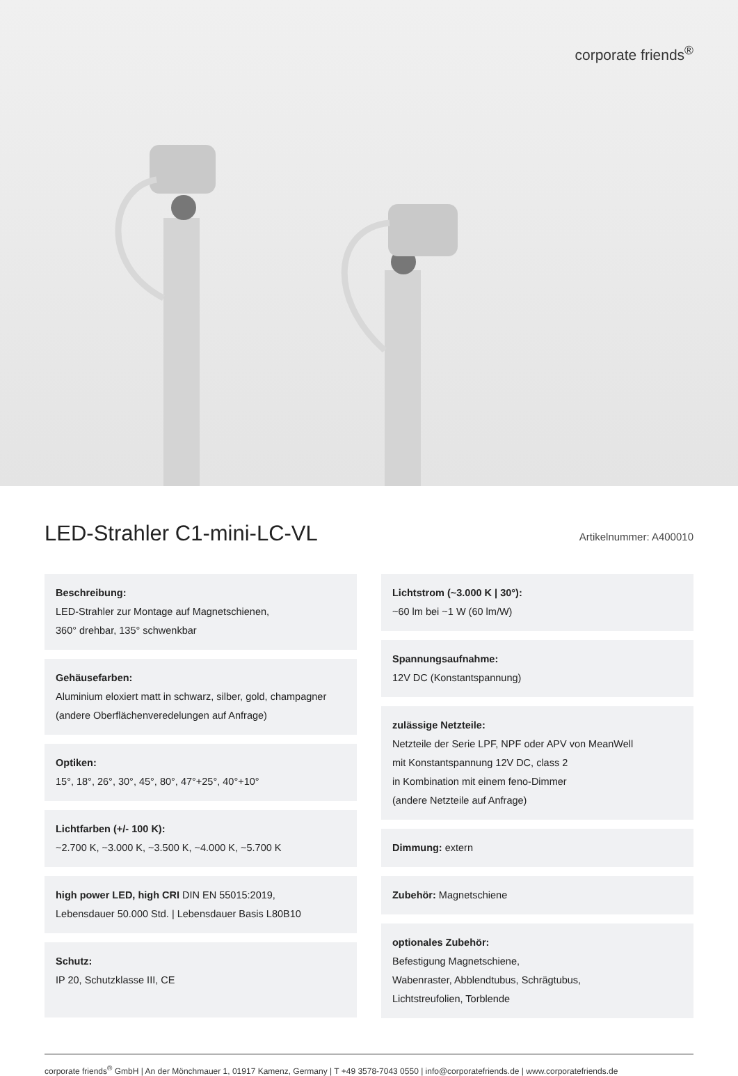corporate friends<sup>®</sup>
LED-Strahler C1-mini-LC-VL
Artikelnummer: A400010
Beschreibung:
LED-Strahler zur Montage auf Magnetschienen,
360° drehbar, 135° schwenkbar
Gehäusefarben:
Aluminium eloxiert matt in schwarz, silber, gold, champagner
(andere Oberflächenveredelungen auf Anfrage)
Optiken:
15°, 18°, 26°, 30°, 45°, 80°, 47°+25°, 40°+10°
Lichtfarben (+/- 100 K):
~2.700 K, ~3.000 K, ~3.500 K, ~4.000 K, ~5.700 K
high power LED, high CRI DIN EN 55015:2019,
Lebensdauer 50.000 Std. | Lebensdauer Basis L80B10
Schutz:
IP 20, Schutzklasse III, CE
Lichtstrom (~3.000 K | 30°):
~60 lm bei ~1 W (60 lm/W)
Spannungsaufnahme:
12V DC (Konstantspannung)
zulässige Netzteile:
Netzteile der Serie LPF, NPF oder APV von MeanWell
mit Konstantspannung 12V DC, class 2
in Kombination mit einem feno-Dimmer
(andere Netzteile auf Anfrage)
Dimmung: extern
Zubehör: Magnetschiene
optionales Zubehör:
Befestigung Magnetschiene,
Wabenraster, Abblendtubus, Schrägtubus,
Lichtstreufolien, Torblende
corporate friends<sup>®</sup> GmbH | An der Mönchmauer 1, 01917 Kamenz, Germany | T +49 3578-7043 0550 | info@corporatefriends.de | www.corporatefriends.de